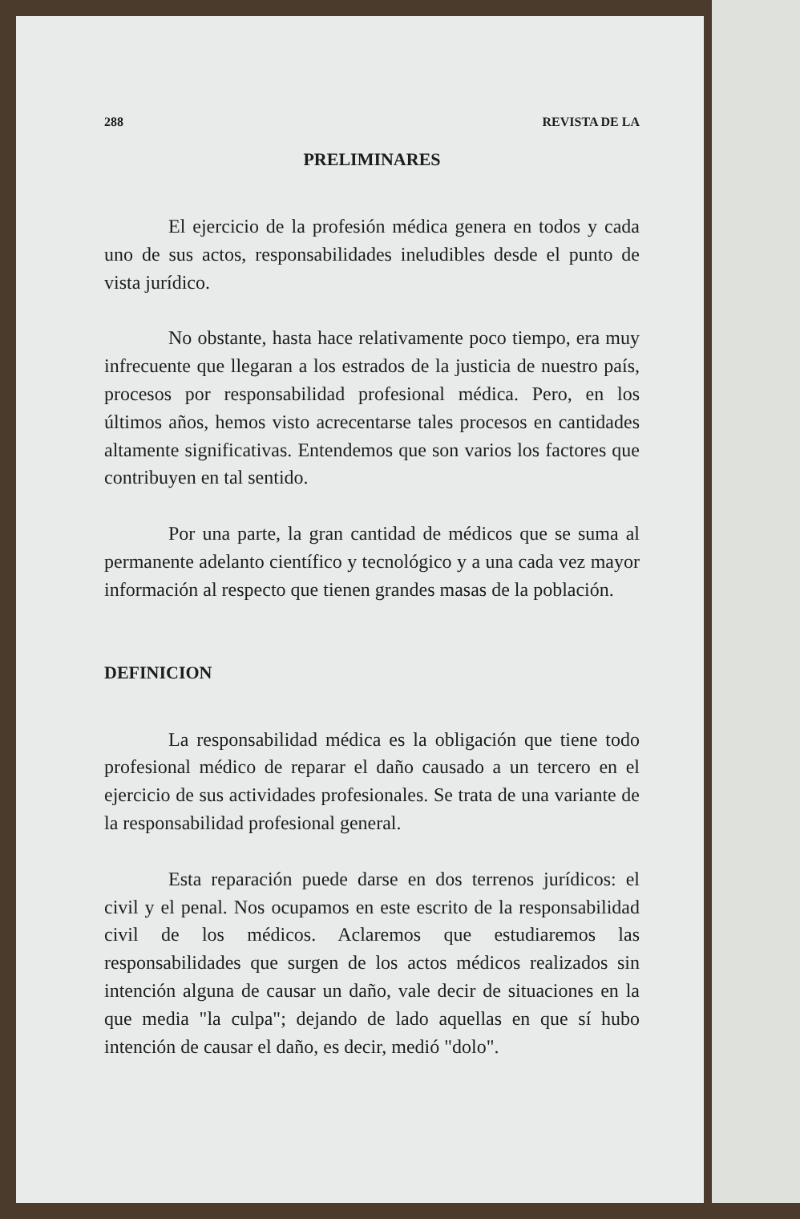288 REVISTA DE LA
PRELIMINARES
El ejercicio de la profesión médica genera en todos y cada uno de sus actos, responsabilidades ineludibles desde el punto de vista jurídico.
No obstante, hasta hace relativamente poco tiempo, era muy infrecuente que llegaran a los estrados de la justicia de nuestro país, procesos por responsabilidad profesional médica. Pero, en los últimos años, hemos visto acrecentarse tales procesos en cantidades altamente significativas. Entendemos que son varios los factores que contribuyen en tal sentido.
Por una parte, la gran cantidad de médicos que se suma al permanente adelanto científico y tecnológico y a una cada vez mayor información al respecto que tienen grandes masas de la población.
DEFINICION
La responsabilidad médica es la obligación que tiene todo profesional médico de reparar el daño causado a un tercero en el ejercicio de sus actividades profesionales. Se trata de una variante de la responsabilidad profesional general.
Esta reparación puede darse en dos terrenos jurídicos: el civil y el penal. Nos ocupamos en este escrito de la responsabilidad civil de los médicos. Aclaremos que estudiaremos las responsabilidades que surgen de los actos médicos realizados sin intención alguna de causar un daño, vale decir de situaciones en la que media "la culpa"; dejando de lado aquellas en que sí hubo intención de causar el daño, es decir, medió "dolo".